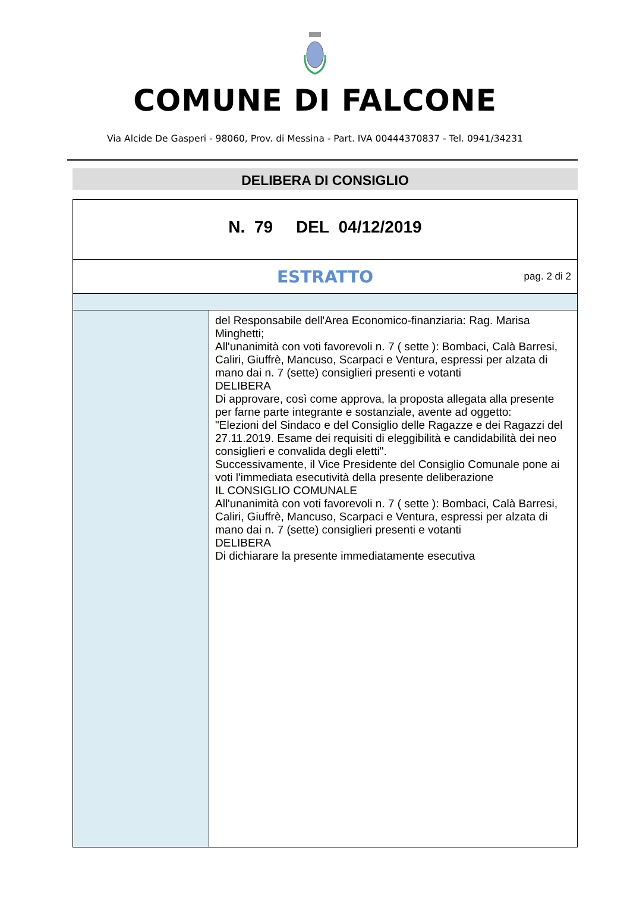COMUNE DI FALCONE
Via Alcide De Gasperi - 98060, Prov. di Messina - Part. IVA 00444370837 - Tel. 0941/34231
DELIBERA DI CONSIGLIO
N. 79 DEL 04/12/2019
ESTRATTO pag. 2 di 2
del Responsabile dell'Area Economico-finanziaria: Rag. Marisa Minghetti;
All'unanimità con voti favorevoli n. 7 ( sette ): Bombaci, Calà Barresi, Caliri, Giuffrè, Mancuso, Scarpaci e Ventura, espressi per alzata di mano dai n. 7 (sette) consiglieri presenti e votanti
DELIBERA
Di approvare, così come approva, la proposta allegata alla presente per farne parte integrante e sostanziale, avente ad oggetto:
"Elezioni del Sindaco e del Consiglio delle Ragazze e dei Ragazzi del
27.11.2019. Esame dei requisiti di eleggibilità e candidabilità dei neo consiglieri e convalida degli eletti".
Successivamente, il Vice Presidente del Consiglio Comunale pone ai voti l'immediata esecutività della presente deliberazione
IL CONSIGLIO COMUNALE
All'unanimità con voti favorevoli n. 7 ( sette ): Bombaci, Calà Barresi, Caliri, Giuffrè, Mancuso, Scarpaci e Ventura, espressi per alzata di mano dai n. 7 (sette) consiglieri presenti e votanti
DELIBERA
Di dichiarare la presente immediatamente esecutiva